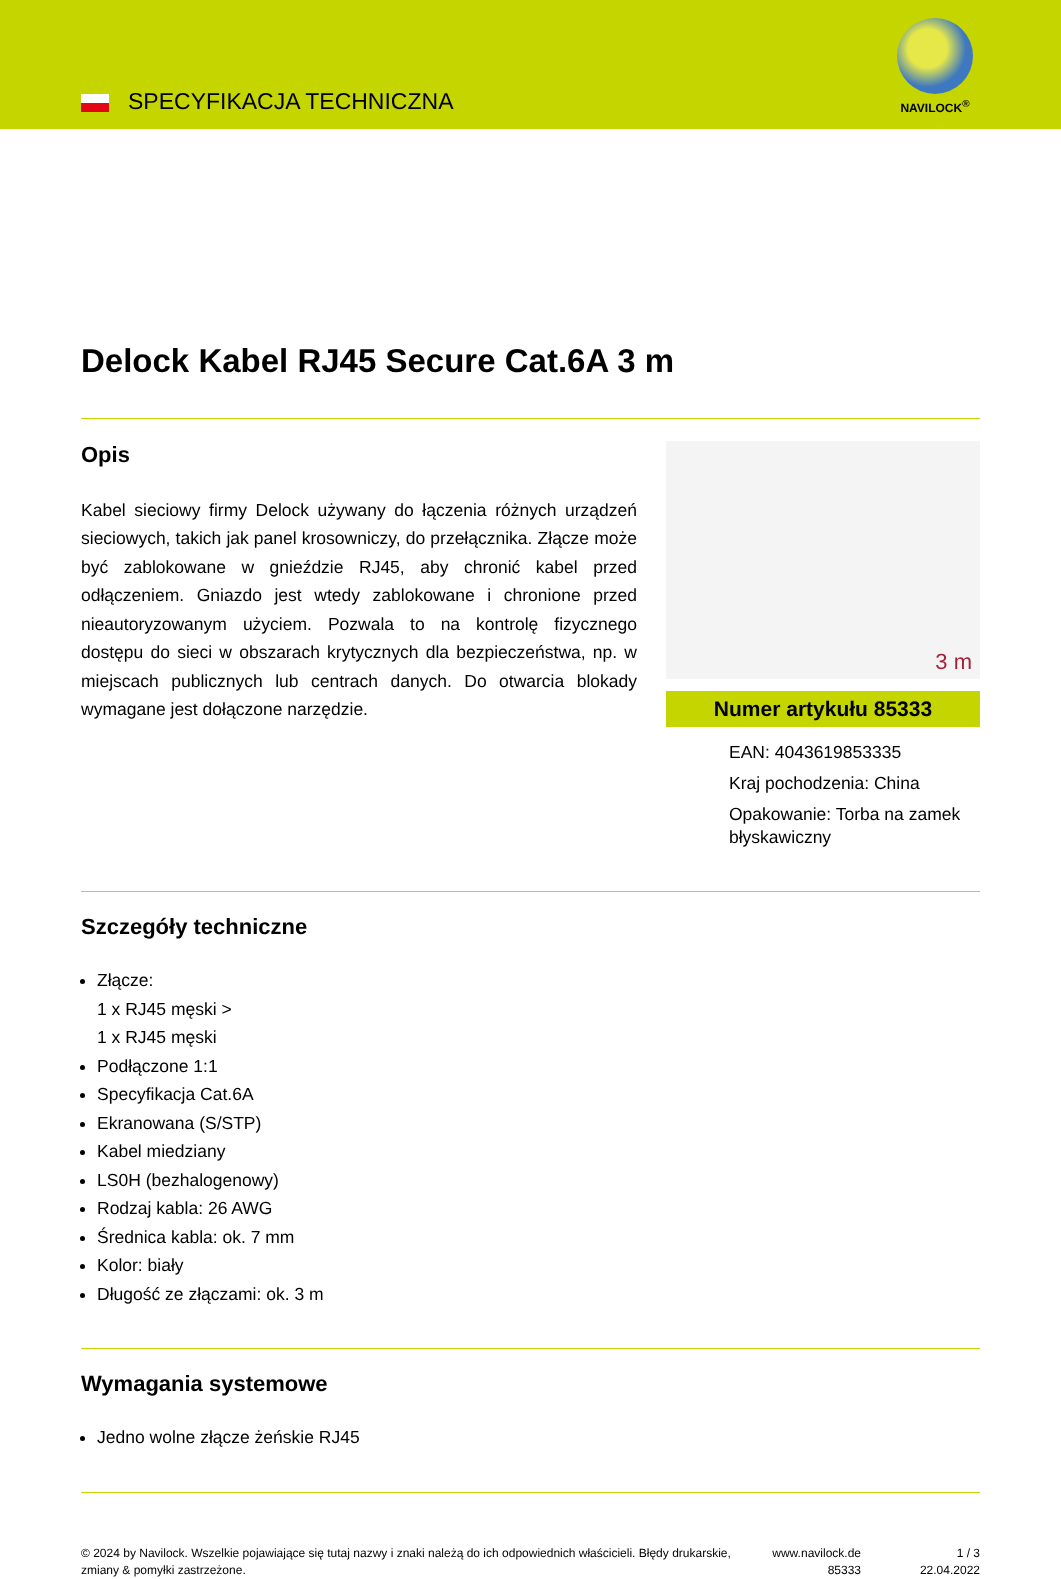SPECYFIKACJA TECHNICZNA
NAVILOCK<sup>®</sup>
Delock Kabel RJ45 Secure Cat.6A 3 m
Opis
Kabel sieciowy firmy Delock używany do łączenia różnych urządzeń sieciowych, takich jak panel krosowniczy, do przełącznika. Złącze może być zablokowane w gnieździe RJ45, aby chronić kabel przed odłączeniem. Gniazdo jest wtedy zablokowane i chronione przed nieautoryzowanym użyciem. Pozwala to na kontrolę fizycznego dostępu do sieci w obszarach krytycznych dla bezpieczeństwa, np. w miejscach publicznych lub centrach danych. Do otwarcia blokady wymagane jest dołączone narzędzie.
3 m
Numer artykułu 85333
EAN: 4043619853335
Kraj pochodzenia: China
Opakowanie: Torba na zamek błyskawiczny
Szczegóły techniczne
Złącze:
1 x RJ45 męski >
1 x RJ45 męski
Podłączone 1:1
Specyfikacja Cat.6A
Ekranowana (S/STP)
Kabel miedziany
LS0H (bezhalogenowy)
Rodzaj kabla: 26 AWG
Średnica kabla: ok. 7 mm
Kolor: biały
Długość ze złączami: ok. 3 m
Wymagania systemowe
Jedno wolne złącze żeńskie RJ45
© 2024 by Navilock. Wszelkie pojawiające się tutaj nazwy i znaki należą do ich odpowiednich właścicieli. Błędy drukarskie, zmiany & pomyłki zastrzeżone.
www.navilock.de
85333
1 / 3
22.04.2022